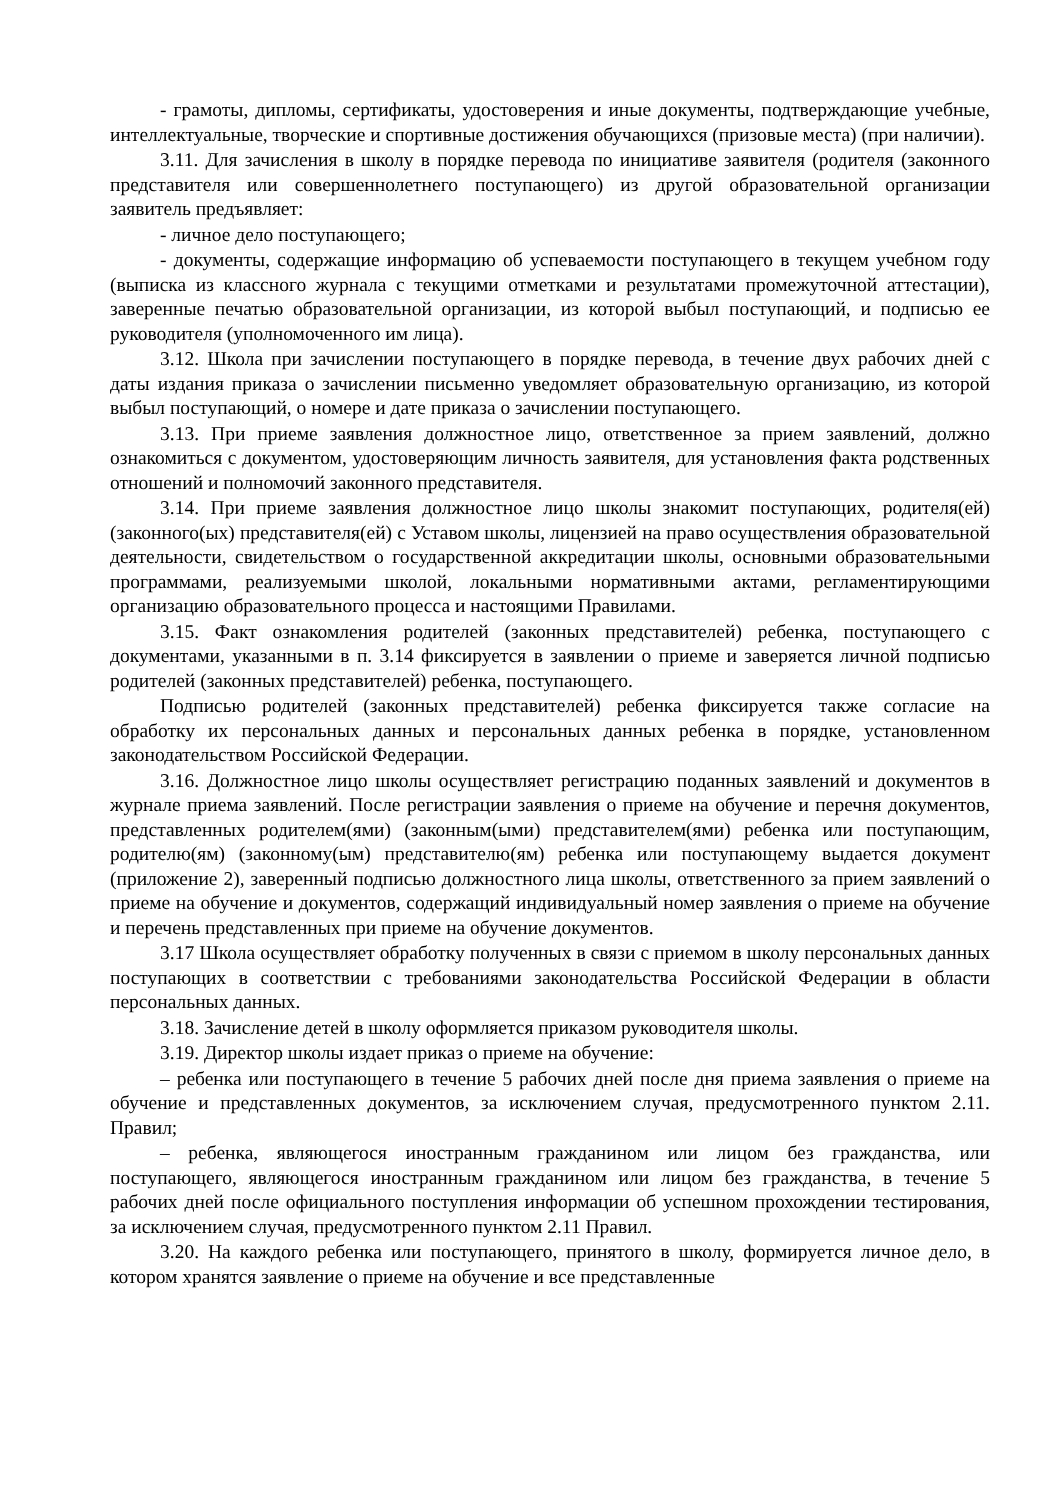- грамоты, дипломы, сертификаты, удостоверения и иные документы, подтверждающие учебные, интеллектуальные, творческие и спортивные достижения обучающихся (призовые места) (при наличии).
3.11. Для зачисления в школу в порядке перевода по инициативе заявителя (родителя (законного представителя или совершеннолетнего поступающего) из другой образовательной организации заявитель предъявляет:
- личное дело поступающего;
- документы, содержащие информацию об успеваемости поступающего в текущем учебном году (выписка из классного журнала с текущими отметками и результатами промежуточной аттестации), заверенные печатью образовательной организации, из которой выбыл поступающий, и подписью ее руководителя (уполномоченного им лица).
3.12. Школа при зачислении поступающего в порядке перевода, в течение двух рабочих дней с даты издания приказа о зачислении письменно уведомляет образовательную организацию, из которой выбыл поступающий, о номере и дате приказа о зачислении поступающего.
3.13. При приеме заявления должностное лицо, ответственное за прием заявлений, должно ознакомиться с документом, удостоверяющим личность заявителя, для установления факта родственных отношений и полномочий законного представителя.
3.14. При приеме заявления должностное лицо школы знакомит поступающих, родителя(ей) (законного(ых) представителя(ей) с Уставом школы, лицензией на право осуществления образовательной деятельности, свидетельством о государственной аккредитации школы, основными образовательными программами, реализуемыми школой, локальными нормативными актами, регламентирующими организацию образовательного процесса и настоящими Правилами.
3.15. Факт ознакомления родителей (законных представителей) ребенка, поступающего с документами, указанными в п. 3.14 фиксируется в заявлении о приеме и заверяется личной подписью родителей (законных представителей) ребенка, поступающего.
Подписью родителей (законных представителей) ребенка фиксируется также согласие на обработку их персональных данных и персональных данных ребенка в порядке, установленном законодательством Российской Федерации.
3.16. Должностное лицо школы осуществляет регистрацию поданных заявлений и документов в журнале приема заявлений. После регистрации заявления о приеме на обучение и перечня документов, представленных родителем(ями) (законным(ыми) представителем(ями) ребенка или поступающим, родителю(ям) (законному(ым) представителю(ям) ребенка или поступающему выдается документ (приложение 2), заверенный подписью должностного лица школы, ответственного за прием заявлений о приеме на обучение и документов, содержащий индивидуальный номер заявления о приеме на обучение и перечень представленных при приеме на обучение документов.
3.17 Школа осуществляет обработку полученных в связи с приемом в школу персональных данных поступающих в соответствии с требованиями законодательства Российской Федерации в области персональных данных.
3.18. Зачисление детей в школу оформляется приказом руководителя школы.
3.19. Директор школы издает приказ о приеме на обучение:
– ребенка или поступающего в течение 5 рабочих дней после дня приема заявления о приеме на обучение и представленных документов, за исключением случая, предусмотренного пунктом 2.11. Правил;
– ребенка, являющегося иностранным гражданином или лицом без гражданства, или поступающего, являющегося иностранным гражданином или лицом без гражданства, в течение 5 рабочих дней после официального поступления информации об успешном прохождении тестирования, за исключением случая, предусмотренного пунктом 2.11 Правил.
3.20. На каждого ребенка или поступающего, принятого в школу, формируется личное дело, в котором хранятся заявление о приеме на обучение и все представленные